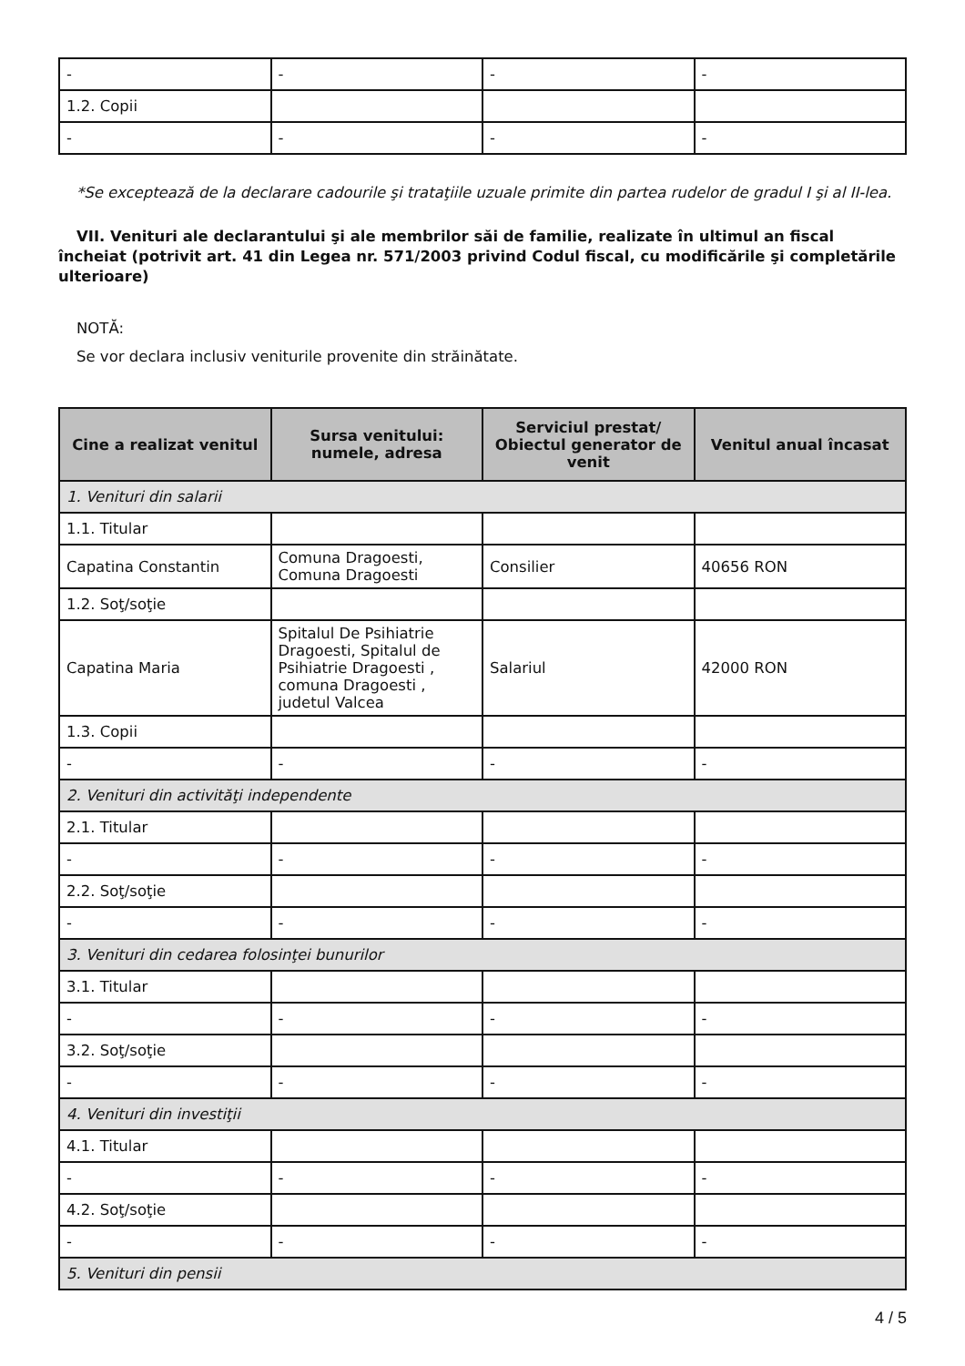| - | - | - | - |
| 1.2. Copii | | | |
| - | - | - | - |
*Se exceptează de la declarare cadourile şi trataţiile uzuale primite din partea rudelor de gradul I şi al II-lea.
VII. Venituri ale declarantului şi ale membrilor săi de familie, realizate în ultimul an fiscal încheiat (potrivit art. 41 din Legea nr. 571/2003 privind Codul fiscal, cu modificările şi completările ulterioare)
NOTĂ:
Se vor declara inclusiv veniturile provenite din străinătate.
| Cine a realizat venitul | Sursa venitului: numele, adresa | Serviciul prestat/ Obiectul generator de venit | Venitul anual încasat |
| --- | --- | --- | --- |
| 1. Venituri din salarii | | | |
| 1.1. Titular | | | |
| Capatina Constantin | Comuna Dragoesti, Comuna Dragoesti | Consilier | 40656 RON |
| 1.2. Soţ/soţie | | | |
| Capatina Maria | Spitalul De Psihiatrie Dragoesti, Spitalul de Psihiatrie Dragoesti , comuna Dragoesti , judetul Valcea | Salariul | 42000 RON |
| 1.3. Copii | | | |
| - | - | - | - |
| 2. Venituri din activităţi independente | | | |
| 2.1. Titular | | | |
| - | - | - | - |
| 2.2. Soţ/soţie | | | |
| - | - | - | - |
| 3. Venituri din cedarea folosinţei bunurilor | | | |
| 3.1. Titular | | | |
| - | - | - | - |
| 3.2. Soţ/soţie | | | |
| - | - | - | - |
| 4. Venituri din investiţii | | | |
| 4.1. Titular | | | |
| - | - | - | - |
| 4.2. Soţ/soţie | | | |
| - | - | - | - |
| 5. Venituri din pensii | | | |
4 / 5